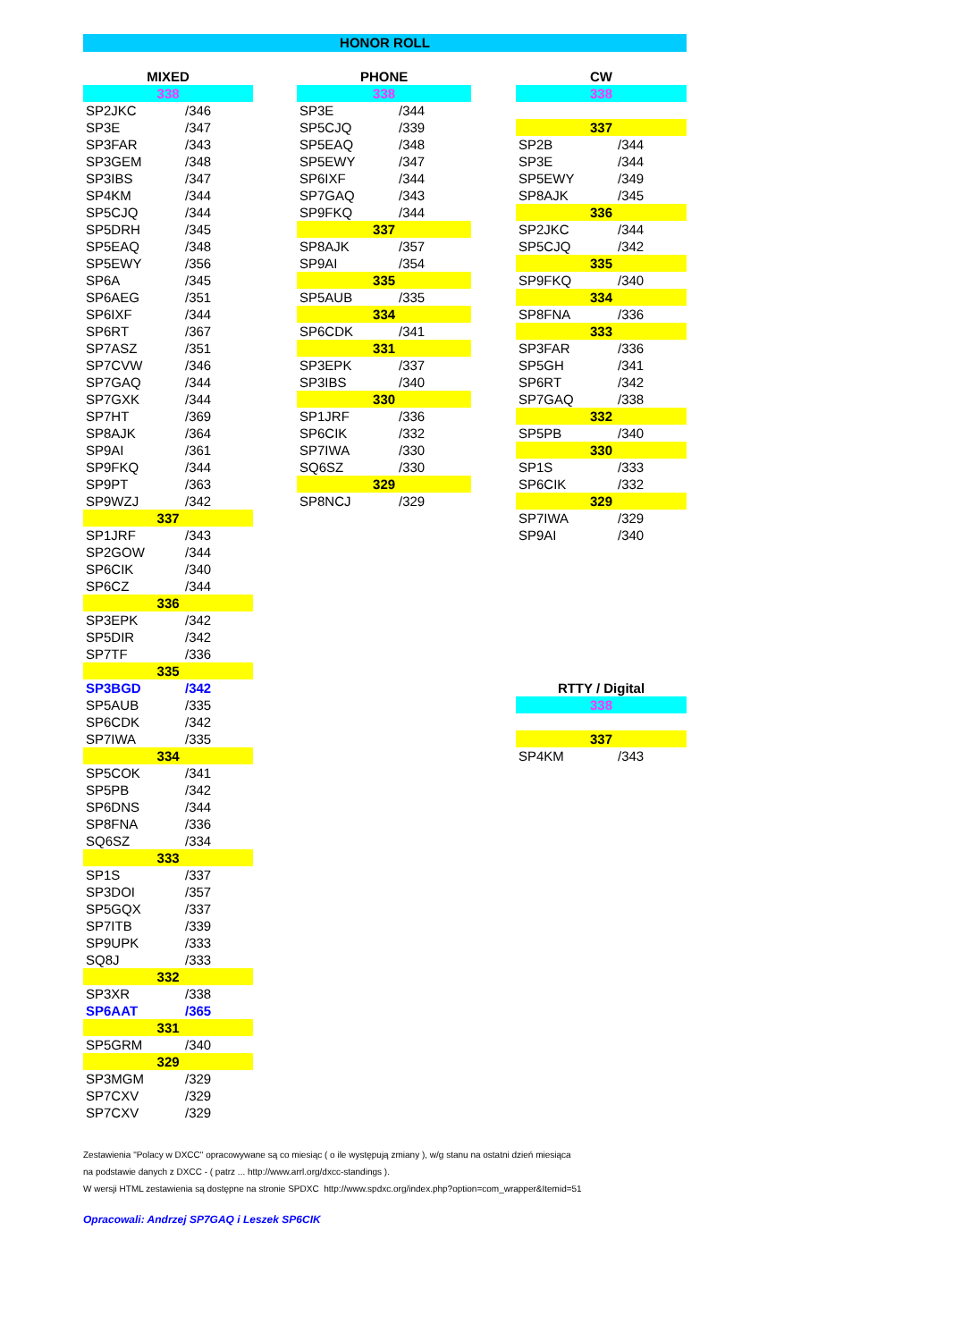HONOR ROLL
| MIXED | |
| --- | --- |
| 338 | |
| SP2JKC | /346 |
| SP3E | /347 |
| SP3FAR | /343 |
| SP3GEM | /348 |
| SP3IBS | /347 |
| SP4KM | /344 |
| SP5CJQ | /344 |
| SP5DRH | /345 |
| SP5EAQ | /348 |
| SP5EWY | /356 |
| SP6A | /345 |
| SP6AEG | /351 |
| SP6IXF | /344 |
| SP6RT | /367 |
| SP7ASZ | /351 |
| SP7CVW | /346 |
| SP7GAQ | /344 |
| SP7GXK | /344 |
| SP7HT | /369 |
| SP8AJK | /364 |
| SP9AI | /361 |
| SP9FKQ | /344 |
| SP9PT | /363 |
| SP9WZJ | /342 |
| 337 | |
| SP1JRF | /343 |
| SP2GOW | /344 |
| SP6CIK | /340 |
| SP6CZ | /344 |
| 336 | |
| SP3EPK | /342 |
| SP5DIR | /342 |
| SP7TF | /336 |
| 335 | |
| SP3BGD | /342 |
| SP5AUB | /335 |
| SP6CDK | /342 |
| SP7IWA | /335 |
| 334 | |
| SP5COK | /341 |
| SP5PB | /342 |
| SP6DNS | /344 |
| SP8FNA | /336 |
| SQ6SZ | /334 |
| 333 | |
| SP1S | /337 |
| SP3DOI | /357 |
| SP5GQX | /337 |
| SP7ITB | /339 |
| SP9UPK | /333 |
| SQ8J | /333 |
| 332 | |
| SP3XR | /338 |
| SP6AAT | /365 |
| 331 | |
| SP5GRM | /340 |
| 329 | |
| SP3MGM | /329 |
| SP7CXV | /329 |
| SP7CXV | /329 |
| PHONE | |
| --- | --- |
| 338 | |
| SP3E | /344 |
| SP5CJQ | /339 |
| SP5EAQ | /348 |
| SP5EWY | /347 |
| SP6IXF | /344 |
| SP7GAQ | /343 |
| SP9FKQ | /344 |
| 337 | |
| SP8AJK | /357 |
| SP9AI | /354 |
| 335 | |
| SP5AUB | /335 |
| 334 | |
| SP6CDK | /341 |
| 331 | |
| SP3EPK | /337 |
| SP3IBS | /340 |
| 330 | |
| SP1JRF | /336 |
| SP6CIK | /332 |
| SP7IWA | /330 |
| SQ6SZ | /330 |
| 329 | |
| SP8NCJ | /329 |
| CW | |
| --- | --- |
| 338 | |
| 337 | |
| SP2B | /344 |
| SP3E | /344 |
| SP5EWY | /349 |
| SP8AJK | /345 |
| 336 | |
| SP2JKC | /344 |
| SP5CJQ | /342 |
| 335 | |
| SP9FKQ | /340 |
| 334 | |
| SP8FNA | /336 |
| 333 | |
| SP3FAR | /336 |
| SP5GH | /341 |
| SP6RT | /342 |
| SP7GAQ | /338 |
| 332 | |
| SP5PB | /340 |
| 330 | |
| SP1S | /333 |
| SP6CIK | /332 |
| 329 | |
| SP7IWA | /329 |
| SP9AI | /340 |
| RTTY / Digital | |
| --- | --- |
| 338 | |
| 337 | |
| SP4KM | /343 |
Zestawienia "Polacy w DXCC" opracowywane są co miesiąc ( o ile występują zmiany ), w/g stanu na ostatni dzień miesiąca
na podstawie danych z DXCC - ( patrz ... http://www.arrl.org/dxcc-standings ).
W wersji HTML zestawienia są dostępne na stronie SPDXC http://www.spdxc.org/index.php?option=com_wrapper&Itemid=51
Opracowali: Andrzej SP7GAQ i Leszek SP6CIK